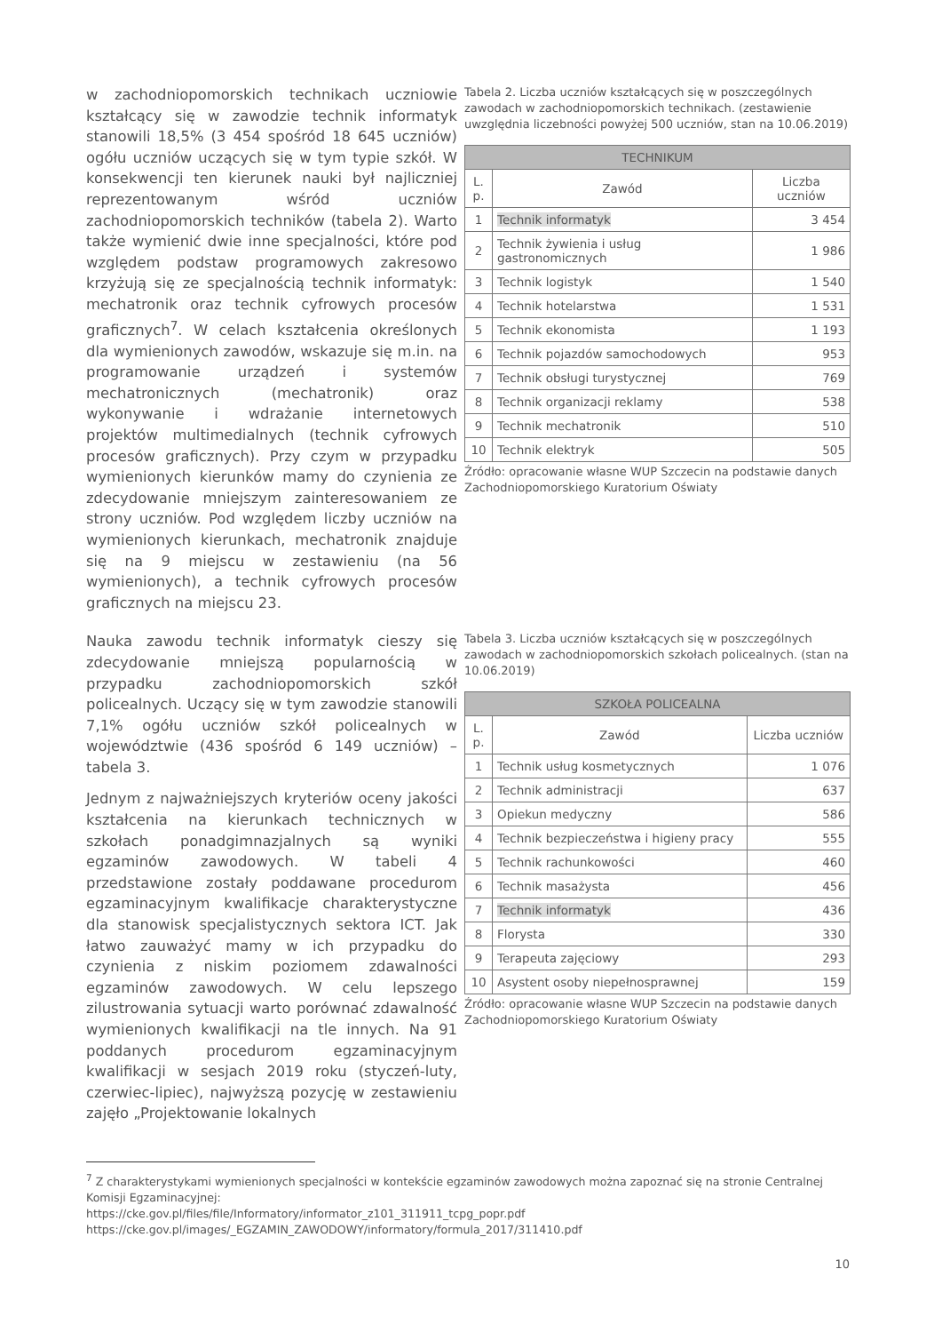w zachodniopomorskich technikach uczniowie kształcący się w zawodzie technik informatyk stanowili 18,5% (3 454 spośród 18 645 uczniów) ogółu uczniów uczących się w tym typie szkół. W konsekwencji ten kierunek nauki był najliczniej reprezentowanym wśród uczniów zachodniopomorskich techników (tabela 2). Warto także wymienić dwie inne specjalności, które pod względem podstaw programowych zakresowo krzyżują się ze specjalnością technik informatyk: mechatronik oraz technik cyfrowych procesów graficznych<sup>7</sup>. W celach kształcenia określonych dla wymienionych zawodów, wskazuje się m.in. na programowanie urządzeń i systemów mechatronicznych (mechatronik) oraz wykonywanie i wdrażanie internetowych projektów multimedialnych (technik cyfrowych procesów graficznych). Przy czym w przypadku wymienionych kierunków mamy do czynienia ze zdecydowanie mniejszym zainteresowaniem ze strony uczniów. Pod względem liczby uczniów na wymienionych kierunkach, mechatronik znajduje się na 9 miejscu w zestawieniu (na 56 wymienionych), a technik cyfrowych procesów graficznych na miejscu 23.
Tabela 2. Liczba uczniów kształcących się w poszczególnych zawodach w zachodniopomorskich technikach. (zestawienie uwzględnia liczebności powyżej 500 uczniów, stan na 10.06.2019)
| TECHNIKUM | | |
| --- | --- | --- |
| L. p. | Zawód | Liczba uczniów |
| 1 | Technik informatyk | 3 454 |
| 2 | Technik żywienia i usług gastronomicznych | 1 986 |
| 3 | Technik logistyk | 1 540 |
| 4 | Technik hotelarstwa | 1 531 |
| 5 | Technik ekonomista | 1 193 |
| 6 | Technik pojazdów samochodowych | 953 |
| 7 | Technik obsługi turystycznej | 769 |
| 8 | Technik organizacji reklamy | 538 |
| 9 | Technik mechatronik | 510 |
| 10 | Technik elektryk | 505 |
Źródło: opracowanie własne WUP Szczecin na podstawie danych Zachodniopomorskiego Kuratorium Oświaty
Nauka zawodu technik informatyk cieszy się zdecydowanie mniejszą popularnością w przypadku zachodniopomorskich szkół policealnych. Uczący się w tym zawodzie stanowili 7,1% ogółu uczniów szkół policealnych w województwie (436 spośród 6 149 uczniów) – tabela 3.
Jednym z najważniejszych kryteriów oceny jakości kształcenia na kierunkach technicznych w szkołach ponadgimnazjalnych są wyniki egzaminów zawodowych. W tabeli 4 przedstawione zostały poddawane procedurom egzaminacyjnym kwalifikacje charakterystyczne dla stanowisk specjalistycznych sektora ICT. Jak łatwo zauważyć mamy w ich przypadku do czynienia z niskim poziomem zdawalności egzaminów zawodowych. W celu lepszego zilustrowania sytuacji warto porównać zdawalność wymienionych kwalifikacji na tle innych. Na 91 poddanych procedurom egzaminacyjnym kwalifikacji w sesjach 2019 roku (styczeń-luty, czerwiec-lipiec), najwyższą pozycję w zestawieniu zajęło „Projektowanie lokalnych
Tabela 3. Liczba uczniów kształcących się w poszczególnych zawodach w zachodniopomorskich szkołach policealnych. (stan na 10.06.2019)
| SZKOŁA POLICEALNA | | |
| --- | --- | --- |
| L. p. | Zawód | Liczba uczniów |
| 1 | Technik usług kosmetycznych | 1 076 |
| 2 | Technik administracji | 637 |
| 3 | Opiekun medyczny | 586 |
| 4 | Technik bezpieczeństwa i higieny pracy | 555 |
| 5 | Technik rachunkowości | 460 |
| 6 | Technik masażysta | 456 |
| 7 | Technik informatyk | 436 |
| 8 | Florysta | 330 |
| 9 | Terapeuta zajęciowy | 293 |
| 10 | Asystent osoby niepełnosprawnej | 159 |
Źródło: opracowanie własne WUP Szczecin na podstawie danych Zachodniopomorskiego Kuratorium Oświaty
<sup>7</sup> Z charakterystykami wymienionych specjalności w kontekście egzaminów zawodowych można zapoznać się na stronie Centralnej Komisji Egzaminacyjnej:
https://cke.gov.pl/files/file/Informatory/informator_z101_311911_tcpg_popr.pdf
https://cke.gov.pl/images/_EGZAMIN_ZAWODOWY/informatory/formula_2017/311410.pdf
10